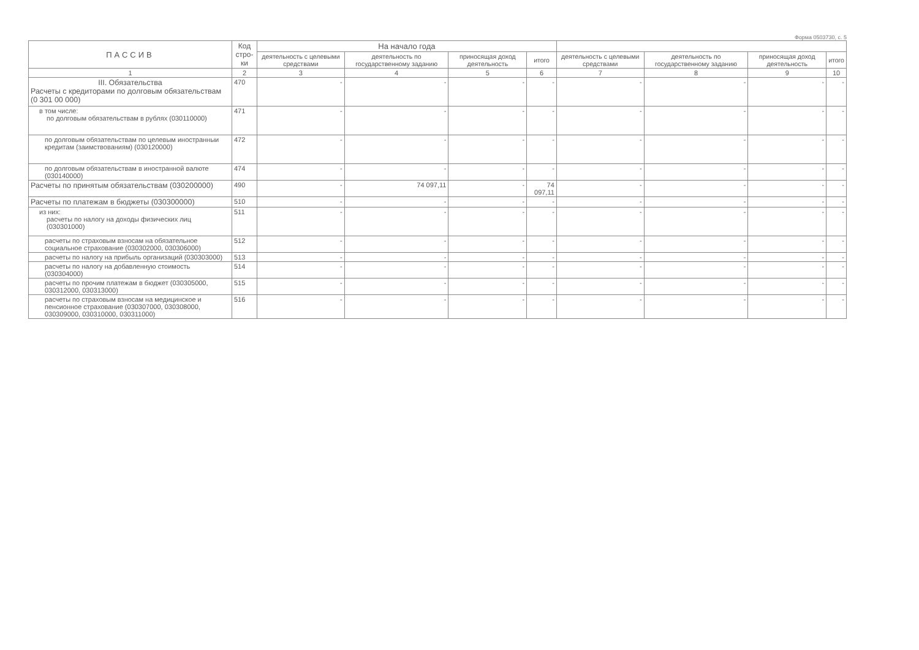Форма 0503730, с. 5
| ПАССИВ | Код стро-ки | На начало года | | | | | | | |
| --- | --- | --- | --- | --- | --- | --- | --- | --- | --- |
| | | деятельность с целевыми средствами | деятельность по государственному заданию | приносящая доход деятельность | итого | деятельность с целевыми средствами | деятельность по государственному заданию | приносящая доход деятельность | итого |
| 1 | 2 | 3 | 4 | 5 | 6 | 7 | 8 | 9 | 10 |
| III. Обязательства Расчеты с кредиторами по долговым обязательствам (0 301 00 000) | 470 | - | - | - | - | - | - | - | - |
| в том числе: по долговым обязательствам в рублях (030110000) | 471 | - | - | - | - | - | - | - | - |
| по долговым обязательствам по целевым иностранныи кредитам (заимствованиям) (030120000) | 472 | - | - | - | - | - | - | - | - |
| по долговым обязательствам в иностранной валюте (030140000) | 474 | - | - | - | - | - | - | - | - |
| Расчеты по принятым обязательствам (030200000) | 490 | - | 74 097,11 | - | 74 097,11 | - | - | - | - |
| Расчеты по платежам в бюджеты (030300000) | 510 | - | - | - | - | - | - | - | - |
| из них: расчеты по налогу на доходы физических лиц (030301000) | 511 | - | - | - | - | - | - | - | - |
| расчеты по страховым взносам на обязательное социальное страхование (030302000, 030306000) | 512 | - | - | - | - | - | - | - | - |
| расчеты по налогу на прибыль организаций (030303000) | 513 | - | - | - | - | - | - | - | - |
| расчеты по налогу на добавленную стоимость (030304000) | 514 | - | - | - | - | - | - | - | - |
| расчеты по прочим платежам в бюджет (030305000, 030312000, 030313000) | 515 | - | - | - | - | - | - | - | - |
| расчеты по страховым взносам на медицинское и пенсионное страхование (030307000, 030308000, 030309000, 030310000, 030311000) | 516 | - | - | - | - | - | - | - | - |